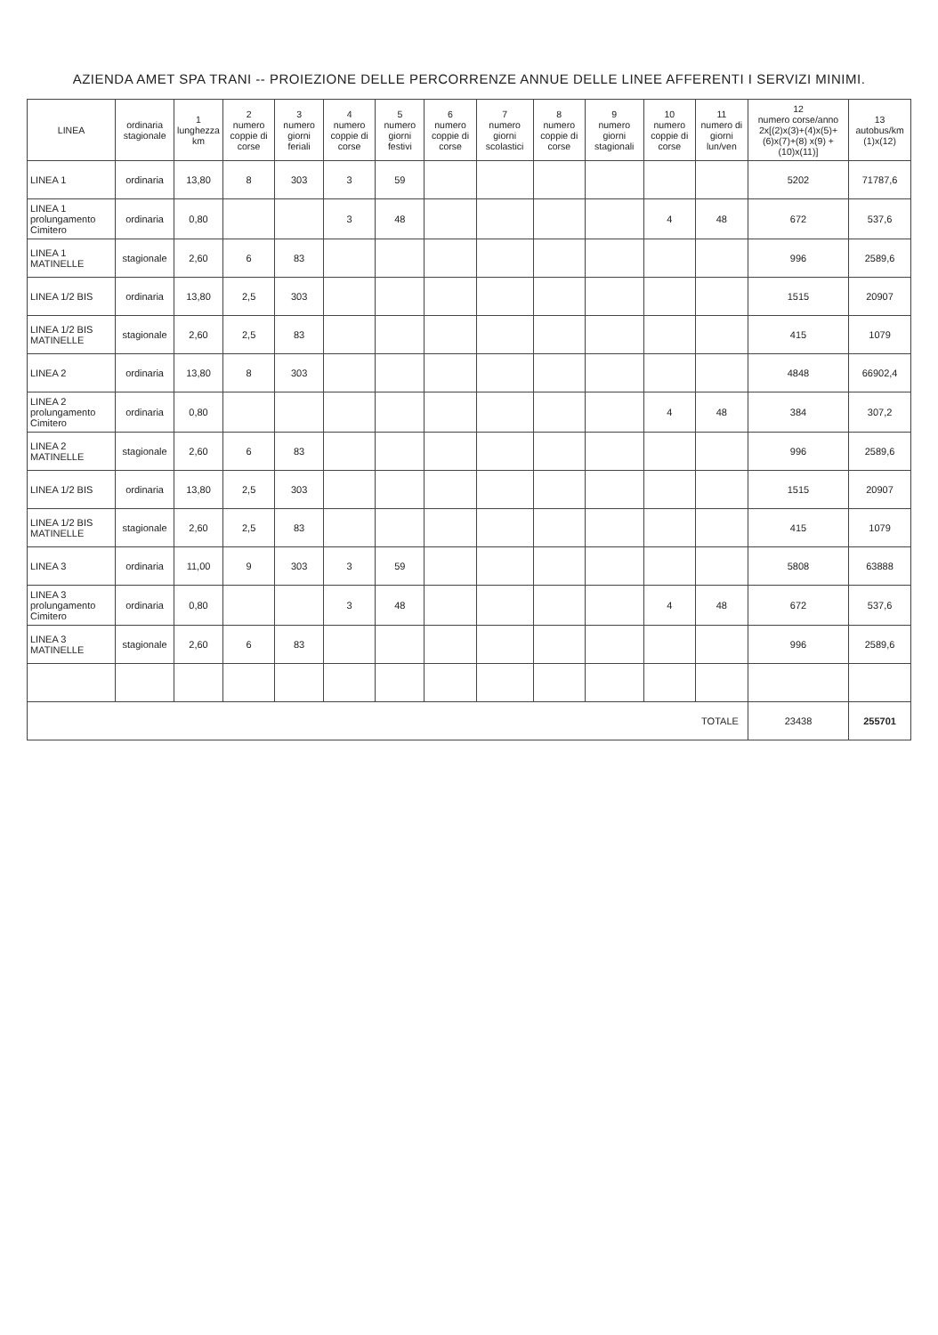AZIENDA AMET SPA TRANI -- PROIEZIONE DELLE PERCORRENZE ANNUE DELLE LINEE AFFERENTI I SERVIZI MINIMI.
| LINEA | ordinaria stagionale | 1 lunghezza km | 2 numero coppie di corse | 3 numero giorni feriali | 4 numero coppie di corse | 5 numero giorni festivi | 6 numero coppie di corse | 7 numero giorni scolastici | 8 numero coppie di corse | 9 numero giorni stagionali | 10 numero coppie di corse | 11 numero di giorni lun/ven | 12 numero corse/anno 2x[(2)x(3)+(4)x(5)+(6)x(7)+(8) x(9) +(10)x(11)] | 13 autobus/km (1)x(12) |
| --- | --- | --- | --- | --- | --- | --- | --- | --- | --- | --- | --- | --- | --- | --- |
| LINEA 1 | ordinaria | 13,80 | 8 | 303 | 3 | 59 | | | | | | | 5202 | 71787,6 |
| LINEA 1 prolungamento Cimitero | ordinaria | 0,80 | | | 3 | 48 | | | | | 4 | 48 | 672 | 537,6 |
| LINEA 1 MATINELLE | stagionale | 2,60 | 6 | 83 | | | | | | | | | 996 | 2589,6 |
| LINEA 1/2 BIS | ordinaria | 13,80 | 2,5 | 303 | | | | | | | | | 1515 | 20907 |
| LINEA 1/2 BIS MATINELLE | stagionale | 2,60 | 2,5 | 83 | | | | | | | | | 415 | 1079 |
| LINEA 2 | ordinaria | 13,80 | 8 | 303 | | | | | | | | | 4848 | 66902,4 |
| LINEA 2 prolungamento Cimitero | ordinaria | 0,80 | | | | | | | | | 4 | 48 | 384 | 307,2 |
| LINEA 2 MATINELLE | stagionale | 2,60 | 6 | 83 | | | | | | | | | 996 | 2589,6 |
| LINEA 1/2 BIS | ordinaria | 13,80 | 2,5 | 303 | | | | | | | | | 1515 | 20907 |
| LINEA 1/2 BIS MATINELLE | stagionale | 2,60 | 2,5 | 83 | | | | | | | | | 415 | 1079 |
| LINEA 3 | ordinaria | 11,00 | 9 | 303 | 3 | 59 | | | | | | | 5808 | 63888 |
| LINEA 3 prolungamento Cimitero | ordinaria | 0,80 | | | 3 | 48 | | | | | 4 | 48 | 672 | 537,6 |
| LINEA 3 MATINELLE | stagionale | 2,60 | 6 | 83 | | | | | | | | | 996 | 2589,6 |
| TOTALE | | | | | | | | | | | | | 23438 | 255701 |